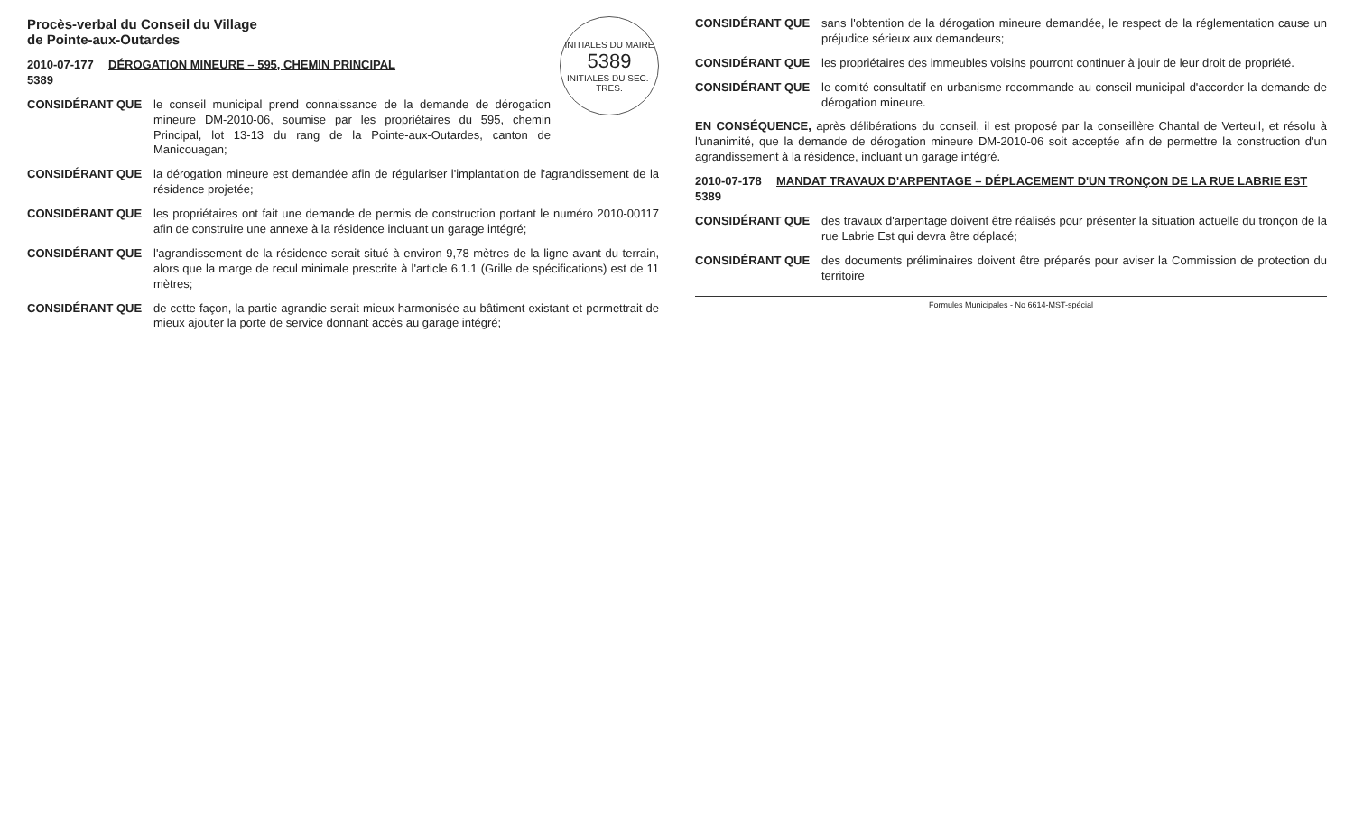INITIALES DU MAIRE
5389
INITIALES DU SEC.-TRES.
Procès-verbal du Conseil du Village
de Pointe-aux-Outardes
2010-07-177
5389
DÉROGATION MINEURE – 595, CHEMIN PRINCIPAL
CONSIDÉRANT QUE le conseil municipal prend connaissance de la demande de dérogation mineure DM-2010-06, soumise par les propriétaires du 595, chemin Principal, lot 13-13 du rang de la Pointe-aux-Outardes, canton de Manicouagan;
CONSIDÉRANT QUE la dérogation mineure est demandée afin de régulariser l'implantation de l'agrandissement de la résidence projetée;
CONSIDÉRANT QUE les propriétaires ont fait une demande de permis de construction portant le numéro 2010-00117 afin de construire une annexe à la résidence incluant un garage intégré;
CONSIDÉRANT QUE l'agrandissement de la résidence serait situé à environ 9,78 mètres de la ligne avant du terrain, alors que la marge de recul minimale prescrite à l'article 6.1.1 (Grille de spécifications) est de 11 mètres;
CONSIDÉRANT QUE de cette façon, la partie agrandie serait mieux harmonisée au bâtiment existant et permettrait de mieux ajouter la porte de service donnant accès au garage intégré;
CONSIDÉRANT QUE sans l'obtention de la dérogation mineure demandée, le respect de la réglementation cause un préjudice sérieux aux demandeurs;
CONSIDÉRANT QUE les propriétaires des immeubles voisins pourront continuer à jouir de leur droit de propriété.
CONSIDÉRANT QUE le comité consultatif en urbanisme recommande au conseil municipal d'accorder la demande de dérogation mineure.
EN CONSÉQUENCE, après délibérations du conseil, il est proposé par la conseillère Chantal de Verteuil, et résolu à l'unanimité, que la demande de dérogation mineure DM-2010-06 soit acceptée afin de permettre la construction d'un agrandissement à la résidence, incluant un garage intégré.
2010-07-178
5389
MANDAT TRAVAUX D'ARPENTAGE – DÉPLACEMENT D'UN TRONÇON DE LA RUE LABRIE EST
CONSIDÉRANT QUE des travaux d'arpentage doivent être réalisés pour présenter la situation actuelle du tronçon de la rue Labrie Est qui devra être déplacé;
CONSIDÉRANT QUE des documents préliminaires doivent être préparés pour aviser la Commission de protection du territoire
Formules Municipales - No 6614-MST-spécial